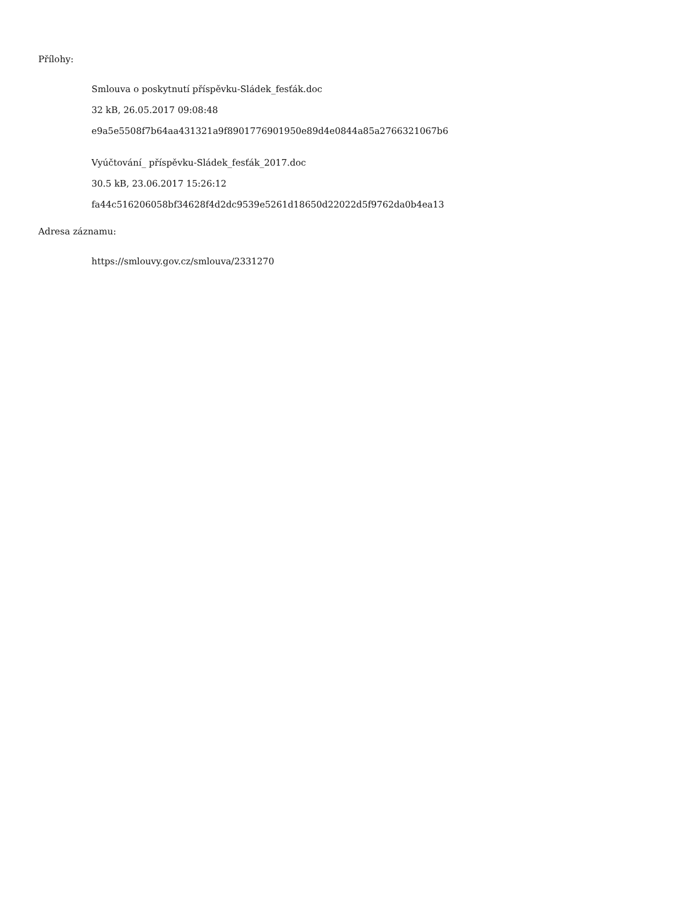Přílohy:
Smlouva o poskytnutí příspěvku-Sládek_fesťák.doc
32 kB, 26.05.2017 09:08:48
e9a5e5508f7b64aa431321a9f8901776901950e89d4e0844a85a2766321067b6
Vyúčtování_ příspěvku-Sládek_fesťák_2017.doc
30.5 kB, 23.06.2017 15:26:12
fa44c516206058bf34628f4d2dc9539e5261d18650d22022d5f9762da0b4ea13
Adresa záznamu:
https://smlouvy.gov.cz/smlouva/2331270